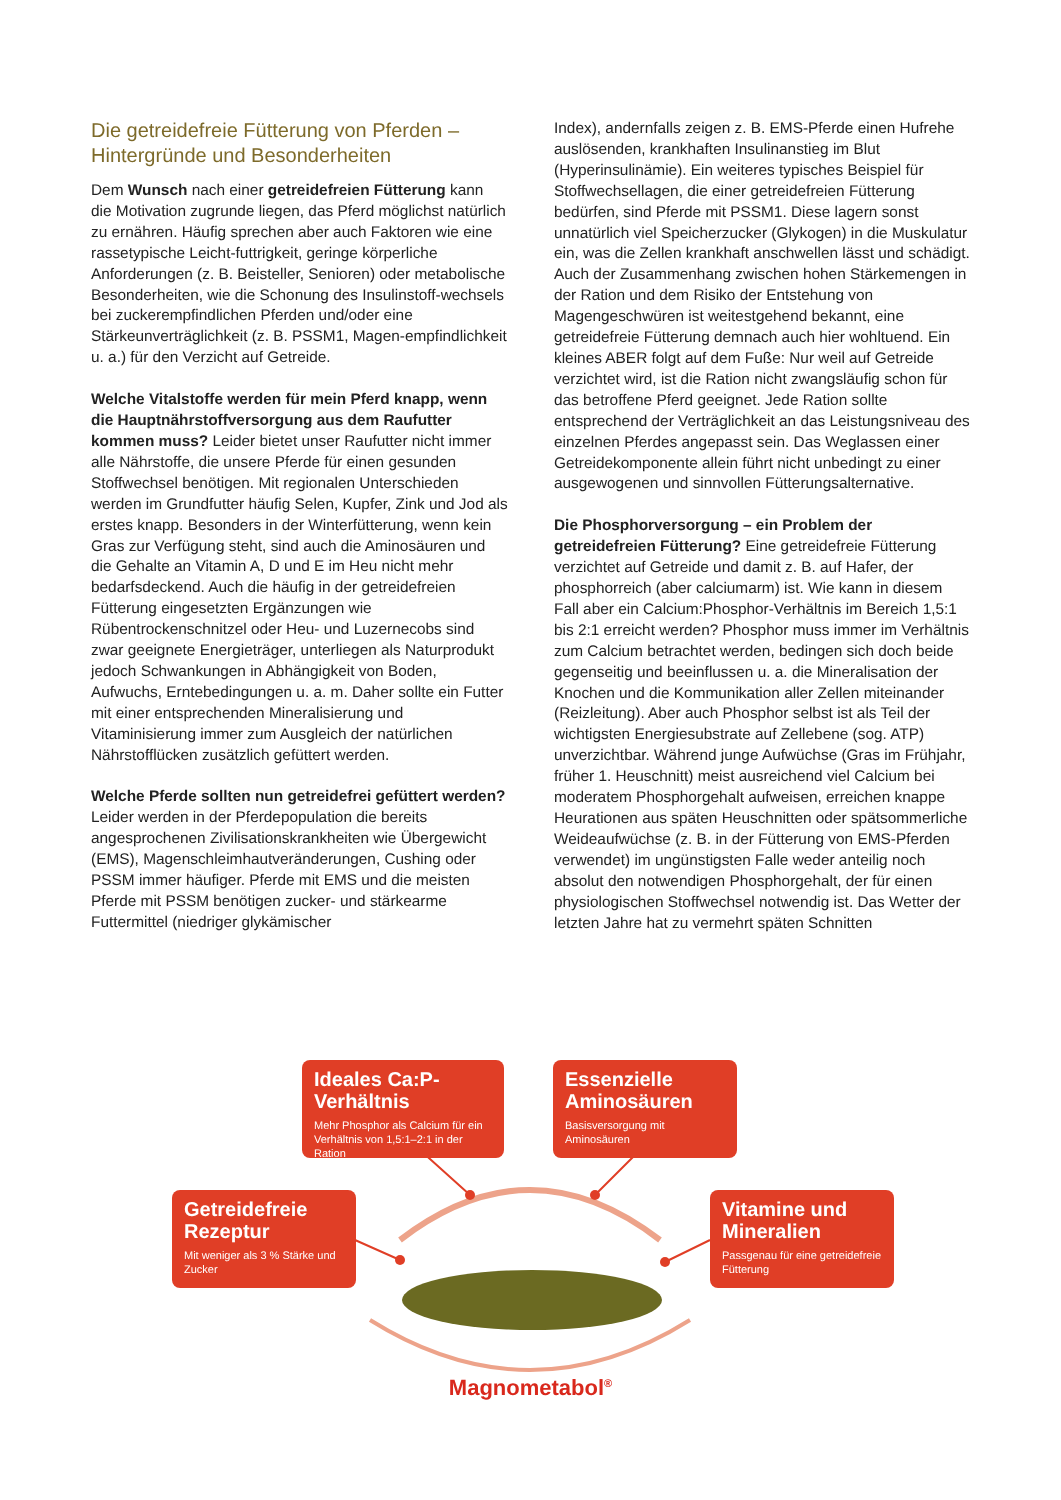Die getreidefreie Fütterung von Pferden – Hintergründe und Besonderheiten
Dem Wunsch nach einer getreidefreien Fütterung kann die Motivation zugrunde liegen, das Pferd möglichst natürlich zu ernähren. Häufig sprechen aber auch Faktoren wie eine rassetypische Leicht-futtrigkeit, geringe körperliche Anforderungen (z. B. Beisteller, Senioren) oder metabolische Besonderheiten, wie die Schonung des Insulinstoff-wechsels bei zuckerempfindlichen Pferden und/oder eine Stärkeunverträglichkeit (z. B. PSSM1, Magen-empfindlichkeit u. a.) für den Verzicht auf Getreide.
Welche Vitalstoffe werden für mein Pferd knapp, wenn die Hauptnährstoffversorgung aus dem Raufutter kommen muss? Leider bietet unser Raufutter nicht immer alle Nährstoffe, die unsere Pferde für einen gesunden Stoffwechsel benötigen. Mit regionalen Unterschieden werden im Grundfutter häufig Selen, Kupfer, Zink und Jod als erstes knapp. Besonders in der Winterfütterung, wenn kein Gras zur Verfügung steht, sind auch die Aminosäuren und die Gehalte an Vitamin A, D und E im Heu nicht mehr bedarfsdeckend. Auch die häufig in der getreidefreien Fütterung eingesetzten Ergänzungen wie Rübentrockenschnitzel oder Heu- und Luzernecobs sind zwar geeignete Energieträger, unterliegen als Naturprodukt jedoch Schwankungen in Abhängigkeit von Boden, Aufwuchs, Erntebedingungen u. a. m. Daher sollte ein Futter mit einer entsprechenden Mineralisierung und Vitaminisierung immer zum Ausgleich der natürlichen Nährstofflücken zusätzlich gefüttert werden.
Welche Pferde sollten nun getreidefrei gefüttert werden? Leider werden in der Pferdepopulation die bereits angesprochenen Zivilisationskrankheiten wie Übergewicht (EMS), Magenschleimhautveränderungen, Cushing oder PSSM immer häufiger. Pferde mit EMS und die meisten Pferde mit PSSM benötigen zucker- und stärkearme Futtermittel (niedriger glykämischer
Index), andernfalls zeigen z. B. EMS-Pferde einen Hufrehe auslösenden, krankhaften Insulinanstieg im Blut (Hyperinsulinämie). Ein weiteres typisches Beispiel für Stoffwechsellagen, die einer getreidefreien Fütterung bedürfen, sind Pferde mit PSSM1. Diese lagern sonst unnatürlich viel Speicherzucker (Glykogen) in die Muskulatur ein, was die Zellen krankhaft anschwellen lässt und schädigt. Auch der Zusammenhang zwischen hohen Stärkemengen in der Ration und dem Risiko der Entstehung von Magengeschwüren ist weitestgehend bekannt, eine getreidefreie Fütterung demnach auch hier wohltuend. Ein kleines ABER folgt auf dem Fuße: Nur weil auf Getreide verzichtet wird, ist die Ration nicht zwangsläufig schon für das betroffene Pferd geeignet. Jede Ration sollte entsprechend der Verträglichkeit an das Leistungsniveau des einzelnen Pferdes angepasst sein. Das Weglassen einer Getreidekomponente allein führt nicht unbedingt zu einer ausgewogenen und sinnvollen Fütterungsalternative.
Die Phosphorversorgung – ein Problem der getreidefreien Fütterung? Eine getreidefreie Fütterung verzichtet auf Getreide und damit z. B. auf Hafer, der phosphorreich (aber calciumarm) ist. Wie kann in diesem Fall aber ein Calcium:Phosphor-Verhältnis im Bereich 1,5:1 bis 2:1 erreicht werden? Phosphor muss immer im Verhältnis zum Calcium betrachtet werden, bedingen sich doch beide gegenseitig und beeinflussen u. a. die Mineralisation der Knochen und die Kommunikation aller Zellen miteinander (Reizleitung). Aber auch Phosphor selbst ist als Teil der wichtigsten Energiesubstrate auf Zellebene (sog. ATP) unverzichtbar. Während junge Aufwüchse (Gras im Frühjahr, früher 1. Heuschnitt) meist ausreichend viel Calcium bei moderatem Phosphorgehalt aufweisen, erreichen knappe Heurationen aus späten Heuschnitten oder spätsommerliche Weideaufwüchse (z. B. in der Fütterung von EMS-Pferden verwendet) im ungünstigsten Falle weder anteilig noch absolut den notwendigen Phosphorgehalt, der für einen physiologischen Stoffwechsel notwendig ist. Das Wetter der letzten Jahre hat zu vermehrt späten Schnitten
Ideales Ca:P-Verhältnis
Mehr Phosphor als Calcium für ein Verhältnis von 1,5:1–2:1 in der Ration
Essenzielle Aminosäuren
Basisversorgung mit Aminosäuren
Getreidefreie Rezeptur
Mit weniger als 3 % Stärke und Zucker
Vitamine und Mineralien
Passgenau für eine getreidefreie Fütterung
Magnometabol<sup>®</sup>